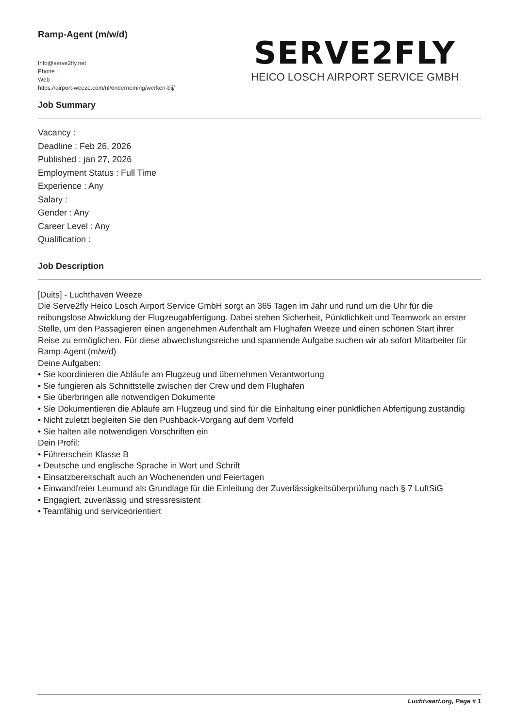Ramp-Agent (m/w/d)
Info@serve2fly.net
Phone :
Web :
https://airport-weeze.com/nl/onderneming/werken-bij/
SERVE2FLY
HEICO LOSCH AIRPORT SERVICE GMBH
Job Summary
Vacancy :
Deadline : Feb 26, 2026
Published : jan 27, 2026
Employment Status : Full Time
Experience : Any
Salary :
Gender : Any
Career Level : Any
Qualification :
Job Description
[Duits] - Luchthaven Weeze
Die Serve2fly Heico Losch Airport Service GmbH sorgt an 365 Tagen im Jahr und rund um die Uhr für die reibungslose Abwicklung der Flugzeugabfertigung. Dabei stehen Sicherheit, Pünktlichkeit und Teamwork an erster Stelle, um den Passagieren einen angenehmen Aufenthalt am Flughafen Weeze und einen schönen Start ihrer
Reise zu ermöglichen. Für diese abwechslungsreiche und spannende Aufgabe suchen wir ab sofort Mitarbeiter für Ramp-Agent (m/w/d)
Deine Aufgaben:
• Sie koordinieren die Abläufe am Flugzeug und übernehmen Verantwortung
• Sie fungieren als Schnittstelle zwischen der Crew und dem Flughafen
• Sie überbringen alle notwendigen Dokumente
• Sie Dokumentieren die Abläufe am Flugzeug und sind für die Einhaltung einer pünktlichen Abfertigung zuständig
• Nicht zuletzt begleiten Sie den Pushback-Vorgang auf dem Vorfeld
• Sie halten alle notwendigen Vorschriften ein
Dein Profil:
• Führerschein Klasse B
• Deutsche und englische Sprache in Wort und Schrift
• Einsatzbereitschaft auch an Wochenenden und Feiertagen
• Einwandfreier Leumund als Grundlage für die Einleitung der Zuverlässigkeitsüberprüfung nach § 7 LuftSiG
• Engagiert, zuverlässig und stressresistent
• Teamfähig und serviceorientiert
Luchtvaart.org, Page # 1